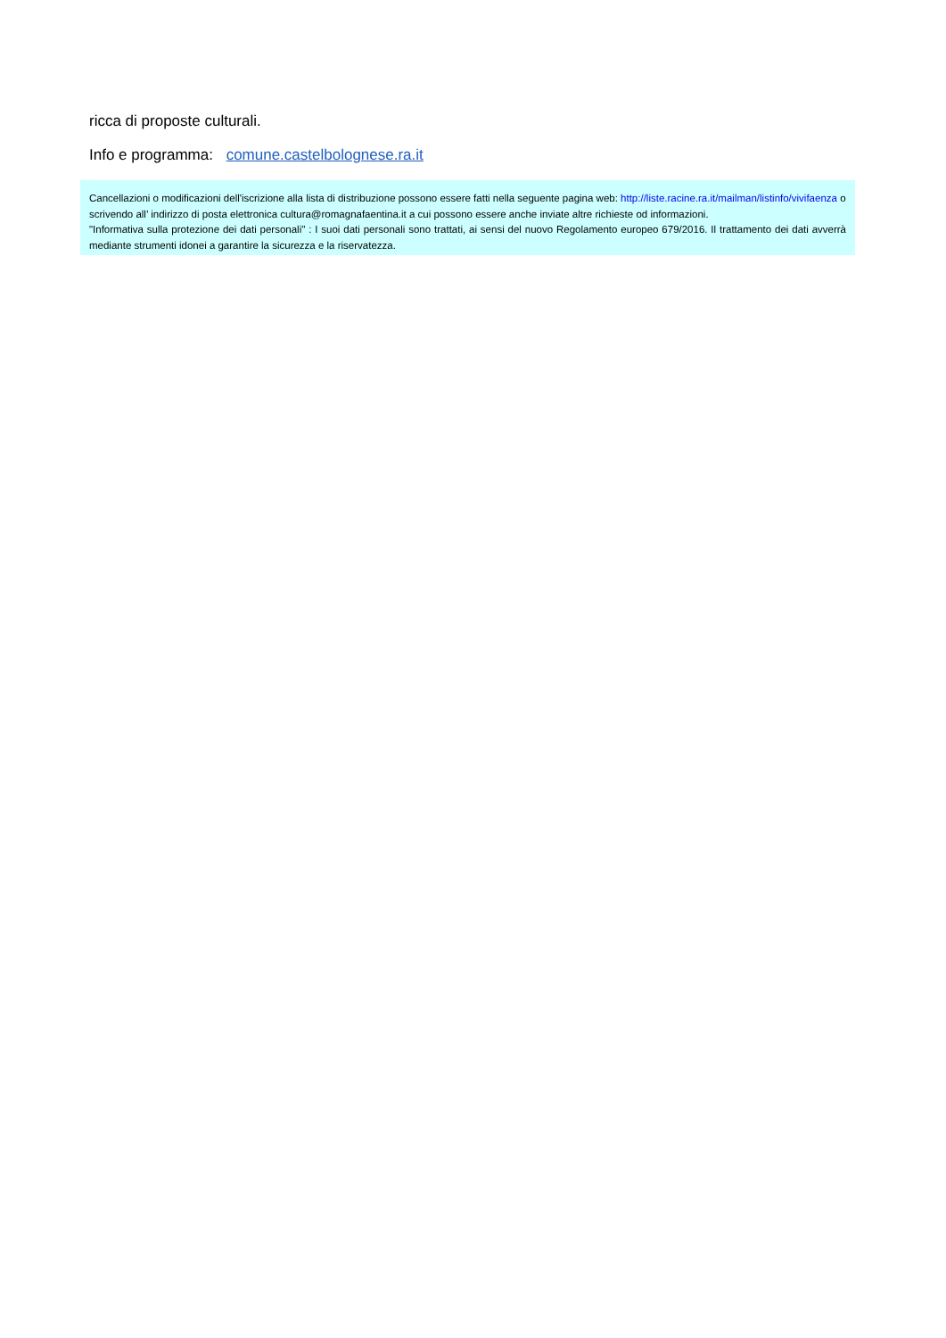ricca di proposte culturali.
Info e programma: comune.castelbolognese.ra.it
Cancellazioni o modificazioni dell'iscrizione alla lista di distribuzione possono essere fatti nella seguente pagina web: http://liste.racine.ra.it/mailman/listinfo/vivifaenza o scrivendo all’ indirizzo di posta elettronica cultura@romagnafaentina.it a cui possono essere anche inviate altre richieste od informazioni.
"Informativa sulla protezione dei dati personali" : I suoi dati personali sono trattati, ai sensi del nuovo Regolamento europeo 679/2016. Il trattamento dei dati avverrà mediante strumenti idonei a garantire la sicurezza e la riservatezza.